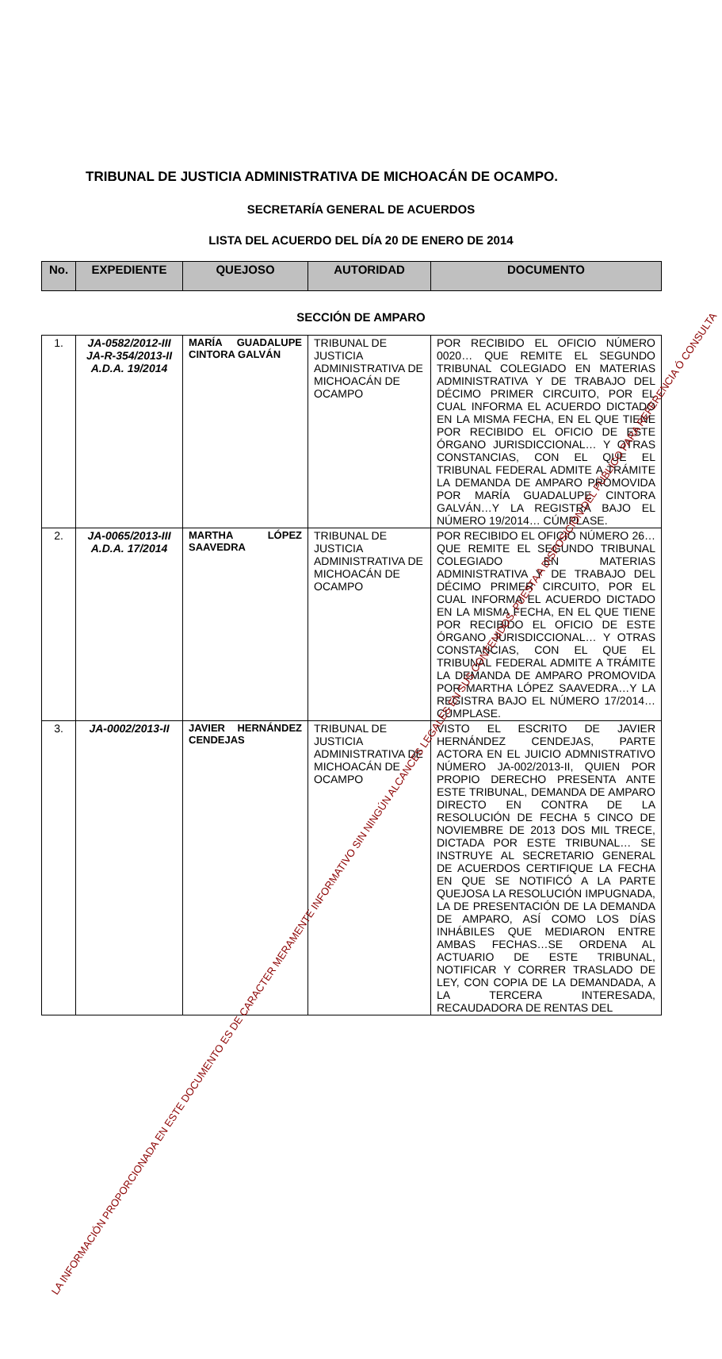TRIBUNAL DE JUSTICIA ADMINISTRATIVA DE MICHOACÁN DE OCAMPO.
SECRETARÍA GENERAL DE ACUERDOS
LISTA DEL ACUERDO DEL DÍA 20 DE ENERO DE 2014
| No. | EXPEDIENTE | QUEJOSO | AUTORIDAD | DOCUMENTO |
| --- | --- | --- | --- | --- |
SECCIÓN DE AMPARO
| 1. | JA-0582/2012-III JA-R-354/2013-II A.D.A. 19/2014 | MARÍA GUADALUPE CINTORA GALVÁN | TRIBUNAL DE JUSTICIA ADMINISTRATIVA DE MICHOACÁN DE OCAMPO | POR RECIBIDO EL OFICIO NÚMERO 0020… QUE REMITE EL SEGUNDO TRIBUNAL COLEGIADO EN MATERIAS ADMINISTRATIVA Y DE TRABAJO DEL DÉCIMO PRIMER CIRCUITO, POR EL CUAL INFORMA EL ACUERDO DICTADO EN LA MISMA FECHA, EN EL QUE TIENE POR RECIBIDO EL OFICIO DE ESTE ÓRGANO JURISDICCIONAL… Y OTRAS CONSTANCIAS, CON EL QUE EL TRIBUNAL FEDERAL ADMITE A TRÁMITE LA DEMANDA DE AMPARO PROMOVIDA POR MARÍA GUADALUPE CINTORA GALVÁN…Y LA REGISTRA BAJO EL NÚMERO 19/2014… CÚMPLASE. |
| 2. | JA-0065/2013-III A.D.A. 17/2014 | MARTHA LÓPEZ SAAVEDRA | TRIBUNAL DE JUSTICIA ADMINISTRATIVA DE MICHOACÁN DE OCAMPO | POR RECIBIDO EL OFICIO NÚMERO 26… QUE REMITE EL SEGUNDO TRIBUNAL COLEGIADO EN MATERIAS ADMINISTRATIVA Y DE TRABAJO DEL DÉCIMO PRIMER CIRCUITO, POR EL CUAL INFORMA EL ACUERDO DICTADO EN LA MISMA FECHA, EN EL QUE TIENE POR RECIBIDO EL OFICIO DE ESTE ÓRGANO JURISDICCIONAL… Y OTRAS CONSTANCIAS, CON EL QUE EL TRIBUNAL FEDERAL ADMITE A TRÁMITE LA DEMANDA DE AMPARO PROMOVIDA POR MARTHA LÓPEZ SAAVEDRA…Y LA REGISTRA BAJO EL NÚMERO 17/2014… CÚMPLASE. |
| 3. | JA-0002/2013-II | JAVIER HERNÁNDEZ CENDEJAS | TRIBUNAL DE JUSTICIA ADMINISTRATIVA DE MICHOACÁN DE OCAMPO | VISTO EL ESCRITO DE JAVIER HERNÁNDEZ CENDEJAS, PARTE ACTORA EN EL JUICIO ADMNISTRATIVO NÚMERO JA-002/2013-II, QUIEN POR PROPIO DERECHO PRESENTA ANTE ESTE TRIBUNAL, DEMANDA DE AMPARO DIRECTO EN CONTRA DE LA RESOLUCIÓN DE FECHA 5 CINCO DE NOVIEMBRE DE 2013 DOS MIL TRECE, DICTADA POR ESTE TRIBUNAL… SE INSTRUYE AL SECRETARIO GENERAL DE ACUERDOS CERTIFIQUE LA FECHA EN QUE SE NOTIFICÓ A LA PARTE QUEJOSA LA RESOLUCIÓN IMPUGNADA, LA DE PRESENTACIÓN DE LA DEMANDA DE AMPARO, ASÍ COMO LOS DÍAS INHÁBILES QUE MEDIARON ENTRE AMBAS FECHAS…SE ORDENA AL ACTUARIO DE ESTE TRIBUNAL, NOTIFICAR Y CORRER TRASLADO DE LEY, CON COPIA DE LA DEMANDADA, A LA TERCERA INTERESADA, RECAUDADORA DE RENTAS DEL |
LA INFORMACIÓN PROPORCIONADA EN ESTE DOCUMENTO ES DE CARACTER MERAMENTE INFORMATIVO SIN NINGÚN ALCANCES LEGALES EN SUS CONTENIDOS, PUESTA A DISPOSICIÓN DEL PÚBLICO PARA REFERENCIA Ó CONSULTA